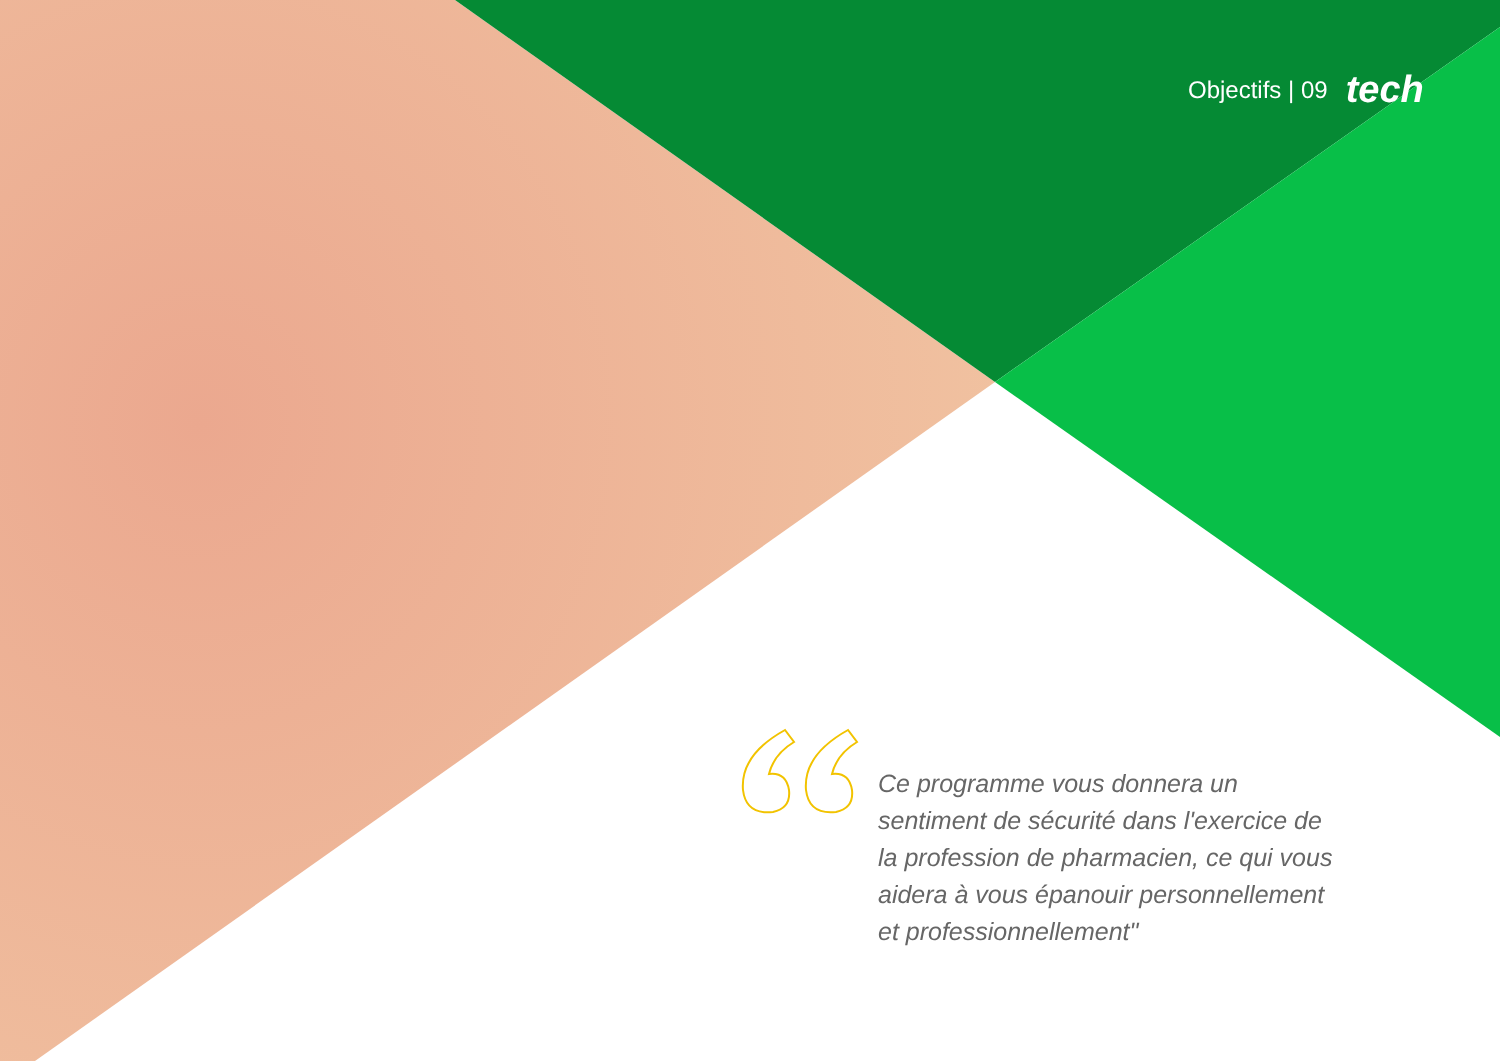Objectifs | 09 tech
Ce programme vous donnera un sentiment de sécurité dans l'exercice de la profession de pharmacien, ce qui vous aidera à vous épanouir personnellement et professionnellement"